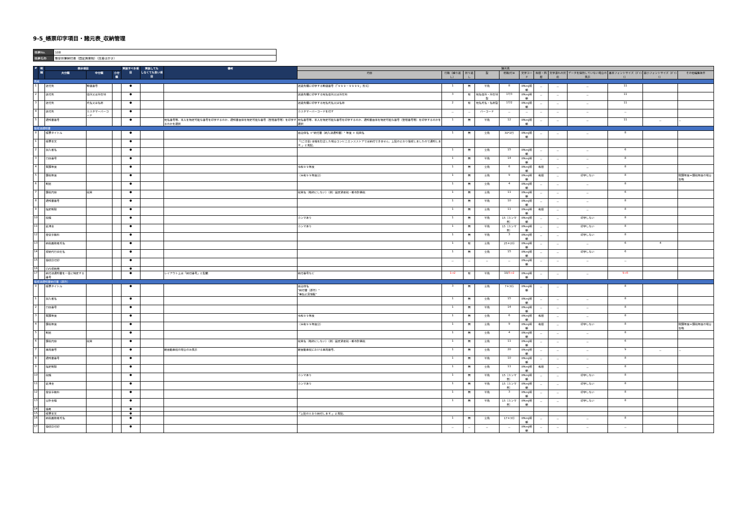9-5_帳票印字項目・諸元表_収納管理
| 帳票No. | 108 |
| 帳票名称 | 督促状兼納付書（固定資産税）（圧着はがき） |
| # | 明細 | 表示項目 | | | 実装すべき項目 | 実装しても しなくても良い項目 | 備考 | 諸元表 | | | | | | | | | | | |
| --- | --- | --- | --- | --- | --- | --- | --- | --- | --- | --- | --- | --- | --- | --- | --- | --- | --- | --- | --- |
| | | 大分類 | 中分類 | 小分類 | | | | 内容 | 行数（繰り返し） | 折り返し | 型 | 桁数/行※ | 文字コード | 和暦・西暦 | 文字溢れの対応 | データを保持していない場合の表示 | 基本フォントサイズ（ﾎﾟｲﾝﾄ） | 最小フォントサイズ（ﾎﾟｲﾝﾄ） | その他編集条件 |
| 表紙 | | | | | | | | | | | | | | | | | | | |
| 1 | | 送付先 | 郵便番号 | | ● | | | 送達先欄に印字する郵便番号（「９９９－９９９９」形式） | 1 | 無 | 半角 | 8 | IPAmj明朝 | － | － | － | 11 | | |
| 2 | | 送付先 | 住所又は所在地 | | ● | | | 送達先欄に印字する宛名住所又は所在地 | 3 | 有 | 宛名住所・所在地型 | 17/3 | IPAmj明朝 | － | － | － | 11 | | |
| 3 | | 送付先 | 氏名又は名称 | | ● | | | 送達先欄に印字する宛名氏名又は名称 | 2 | 有 | 宛名氏名・名称型 | 17/2 | IPAmj明朝 | － | － | － | 11 | | |
| 4 | | 送付先 | カスタマーバーコード | | ● | | | カスタマーバーコードを付す | － | － | バーコード | － | － | － | － | － | － | | |
| 5 | | 通知書番号 | | | ● | | 宛名番号等、本人を特定可能な番号を印字するのか、通知書自体を特定可能な番号（整理番号等）を印字するのかを選択 | 宛名番号等、本人を特定可能な番号を印字するのか、通知書自体を特定可能な番号（整理番号等）を印字するのかを選択 | 1 | 無 | 半角 | 12 | IPAmj明朝 | － | － | － | 11 | － | － |
| 領収済通知書 | | | | | | | | | | | | | | | | | | | |
| 0 | | 帳票タイトル | | | ● | | | 自治体名 ＋"納付書（納入済通知書）" 年度 ＋ 税目名 | 1 | 無 | 全角 | 30*2行 | IPAmj明朝 | － | － | － | 8 | | |
| 1 | | 帳票本文 | | | ● | | | 「(ご注意) 金額を訂正した場合コンビニエンスストアでは納付できません。上記のとおり領収しましたので通知します。」と表記。 | | | | | | | | | | | |
| 2 | | 加入者名 | | | ● | | | | 1 | 無 | 全角 | 15 | IPAmj明朝 | － | － | － | 6 | | |
| 3 | | 口座番号 | | | ● | | | | 1 | 無 | 半角 | 14 | IPAmj明朝 | － | － | － | 8 | | |
| 4 | | 賦課年度 | | | ● | | | 令和９９年度 | 1 | 無 | 全角 | 6 | IPAmj明朝 | 和暦 | － | － | 8 | | |
| 5 | | 課税年度 | | | ● | | | （令和９９年度分） | 1 | 無 | 全角 | 9 | IPAmj明朝 | 和暦 | － | 印字しない | 8 | | 賦課年度＝課税年度の場合省略 |
| 6 | | 期別 | | | ● | | | | 1 | 無 | 全角 | 4 | IPAmj明朝 | － | － | － | 8 | | |
| 7 | | 課税内容 | 税目 | | ● | | | 税目名（略称にしない）（例）固定資産税・都市計画税 | 1 | 無 | 全角 | 11 | IPAmj明朝 | － | － | － | 6 | | |
| 8 | | 通知書番号 | | | ● | | | | 1 | 無 | 半角 | 10 | IPAmj明朝 | － | － | － | 8 | | |
| 9 | | 指定期限 | | | ● | | | | 1 | 無 | 全角 | 11 | IPAmj明朝 | 和暦 | － | － | 8 | | |
| 10 | | 税額 | | | ● | | | カンマあり | 1 | 無 | 半角 | 15（カンマ含） | IPAmj明朝 | － | － | 印字しない | 8 | | |
| 11 | | 延滞金 | | | ● | | | カンマあり | 1 | 無 | 半角 | 15（カンマ含） | IPAmj明朝 | － | － | 印字しない | 8 | | |
| 12 | | 督促手数料 | | | ● | | | | 1 | 無 | 半角 | 3 | IPAmj明朝 | － | － | 印字しない | 8 | | |
| 13 | | 納税義務者氏名 | | | ● | | | | 1 | 有 | 全角 | 25＊2行 | IPAmj明朝 | － | － | － | 6 | 4 | |
| 14 | | 収納代行会社名 | | | ● | | | | 1 | 無 | 全角 | 15 | IPAmj明朝 | － | － | 印字しない | 6 | | |
| 15 | | 領収日付印 | | | ● | | | | － | － | － | － | IPAmj明朝 | － | － | － | － | | |
| 16 | | CVS収納用 | | | ● | | | | | | | | | | | | | | |
| 17 | | 納付済通知書を一意に特定する番号 | | | ● | | レイアウト上は「納付番号」と記載 | 納付番号など | 1→2 | 有 | 半角 | 10/ 3→2 | IPAmj明朝 | － | － | － | 9→5 | | |
| 領収済通知書納付書（原符） | | | | | | | | | | | | | | | | | | | |
| 0 | | 帳票タイトル | | | ● | | | 自治体名 "納付書（原符）" "兼払込受領証" | 3 | 無 | 全角 | 7＊3行 | IPAmj明朝 | － | － | | 8 | | |
| 1 | | 加入者名 | | | ● | | | | 1 | 無 | 全角 | 15 | IPAmj明朝 | － | － | － | 8 | | |
| 2 | | 口座番号 | | | ● | | | | 1 | 無 | 半角 | 14 | IPAmj明朝 | － | － | － | 8 | | |
| 3 | | 賦課年度 | | | ● | | | 令和９９年度 | 1 | 無 | 全角 | 6 | IPAmj明朝 | 和暦 | － | － | 8 | | |
| 4 | | 課税年度 | | | ● | | | （令和９９年度分） | 1 | 無 | 全角 | 9 | IPAmj明朝 | 和暦 | － | 印字しない | 8 | | 賦課年度＝課税年度の場合省略 |
| 5 | | 期別 | | | ● | | | | 1 | 無 | 全角 | 4 | IPAmj明朝 | － | － | － | 8 | | |
| 6 | | 課税内容 | 税目 | | ● | | | 税目名（略称にしない）（例）固定資産税・都市計画税 | 1 | 無 | 全角 | 11 | IPAmj明朝 | － | － | － | 6 | | |
| 7 | | 車両番号 | | | ● | | 軽自動車税の場合のみ表示 | 軽自動車税における車両番号。 | 1 | 無 | 全角 | 20 | IPAmj明朝 | － | － | － | 9 | － | － |
| 8 | | 通知書番号 | | | ● | | | | 1 | 無 | 半角 | 10 | IPAmj明朝 | － | － | － | 8 | | |
| 9 | | 指定期限 | | | ● | | | | 1 | 無 | 全角 | 11 | IPAmj明朝 | 和暦 | － | － | 8 | | |
| 10 | | 税額 | | | ● | | | カンマあり | 1 | 無 | 半角 | 15（カンマ含） | IPAmj明朝 | － | － | 印字しない | 8 | | |
| 11 | | 延滞金 | | | ● | | | カンマあり | 1 | 無 | 半角 | 15（カンマ含） | IPAmj明朝 | － | － | 印字しない | 8 | | |
| 12 | | 督促手数料 | | | ● | | | | 1 | 無 | 半角 | 3 | IPAmj明朝 | － | － | 印字しない | 8 | | |
| 13 | | 合計金額 | | | ● | | | | 1 | 無 | 半角 | 15（カンマ含） | IPAmj明朝 | － | － | 印字しない | 8 | | |
| 14 | | 備考 | | | ● | | | | | | | | | | | | | | |
| 15 | | 帳票本文 | | | ● | | | 「上記のとおり納付します。」と表記。 | | | | | | | | | | | |
| 16 | | 納税義務者氏名 | | | ● | | | | 1 | 無 | 全角 | 17＊3行 | IPAmj明朝 | － | － | － | 8 | | |
| 17 | | 領収日付印 | | | ● | | | | － | － | － | － | IPAmj明朝 | － | － | － | － | | |